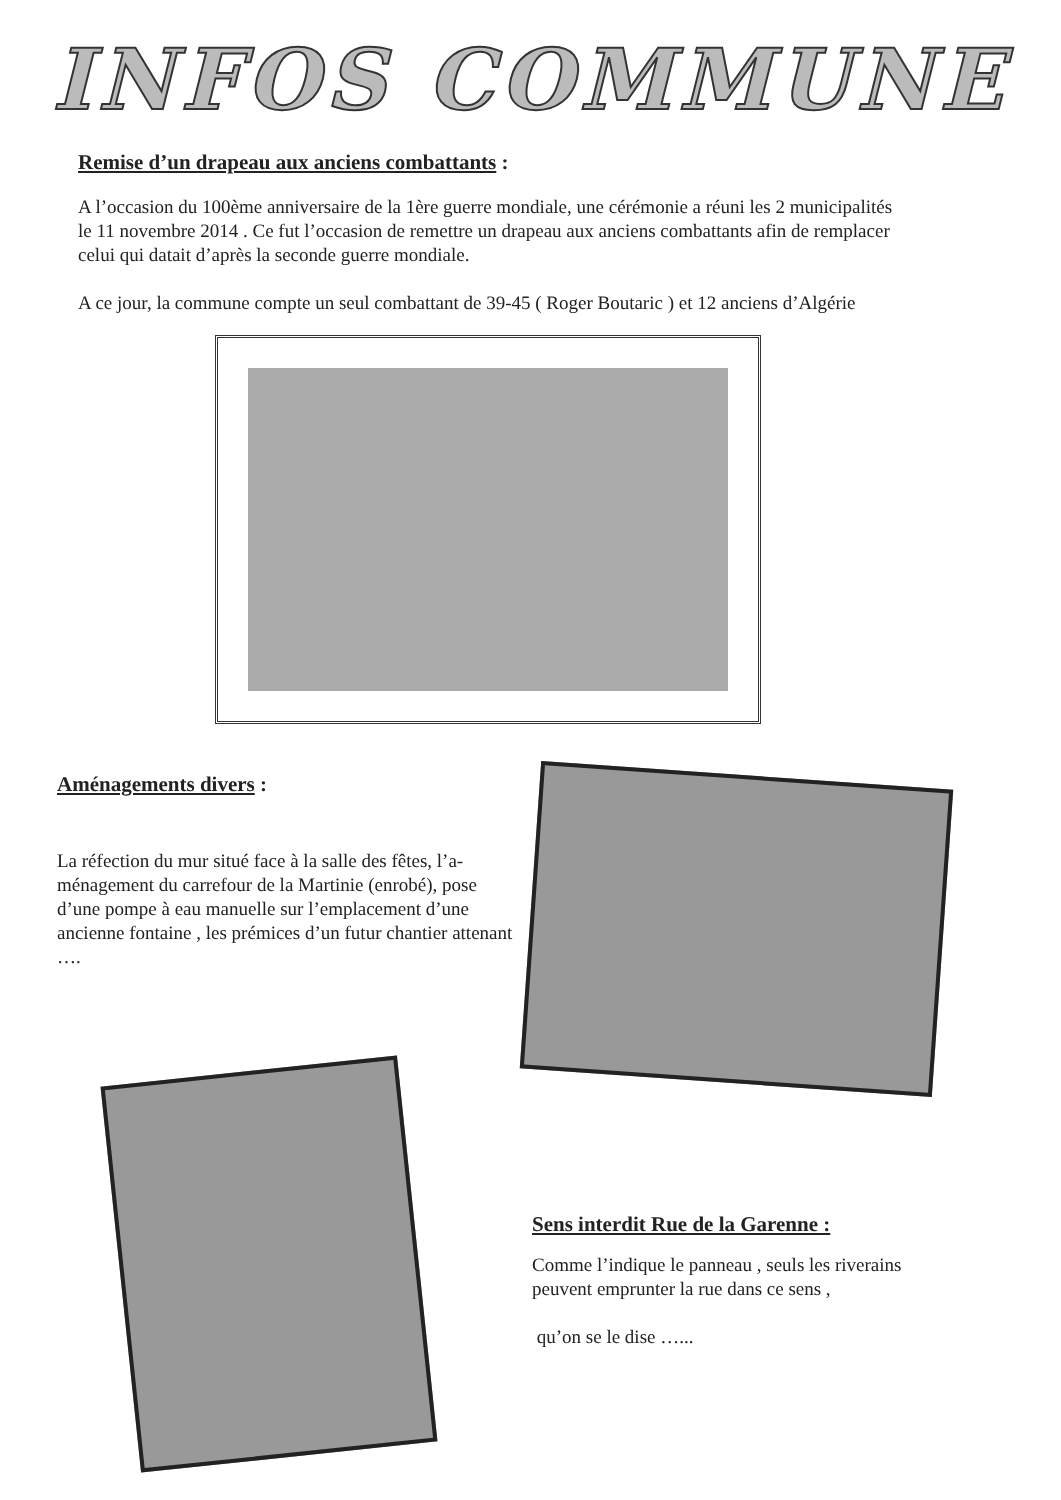INFOS COMMUNE
Remise d’un drapeau aux anciens combattants :
A l’occasion du 100ème anniversaire de la 1ère guerre mondiale, une cérémonie a réuni les 2 municipalités le 11 novembre 2014 . Ce fut l’occasion de remettre un drapeau aux anciens combattants afin de remplacer celui qui datait d’après la seconde guerre mondiale.
A ce jour, la commune compte un seul combattant de 39-45 ( Roger Boutaric ) et 12 anciens d’Algérie
Aménagements divers :
La réfection du mur situé face à la salle des fêtes, l’a-ménagement du carrefour de la Martinie (enrobé), pose d’une pompe à eau manuelle sur l’emplacement d’une ancienne fontaine , les prémices d’un futur chantier attenant ….
Sens interdit Rue de la Garenne :
Comme l’indique le panneau , seuls les riverains peuvent emprunter la rue dans ce sens ,
qu’on se le dise …...